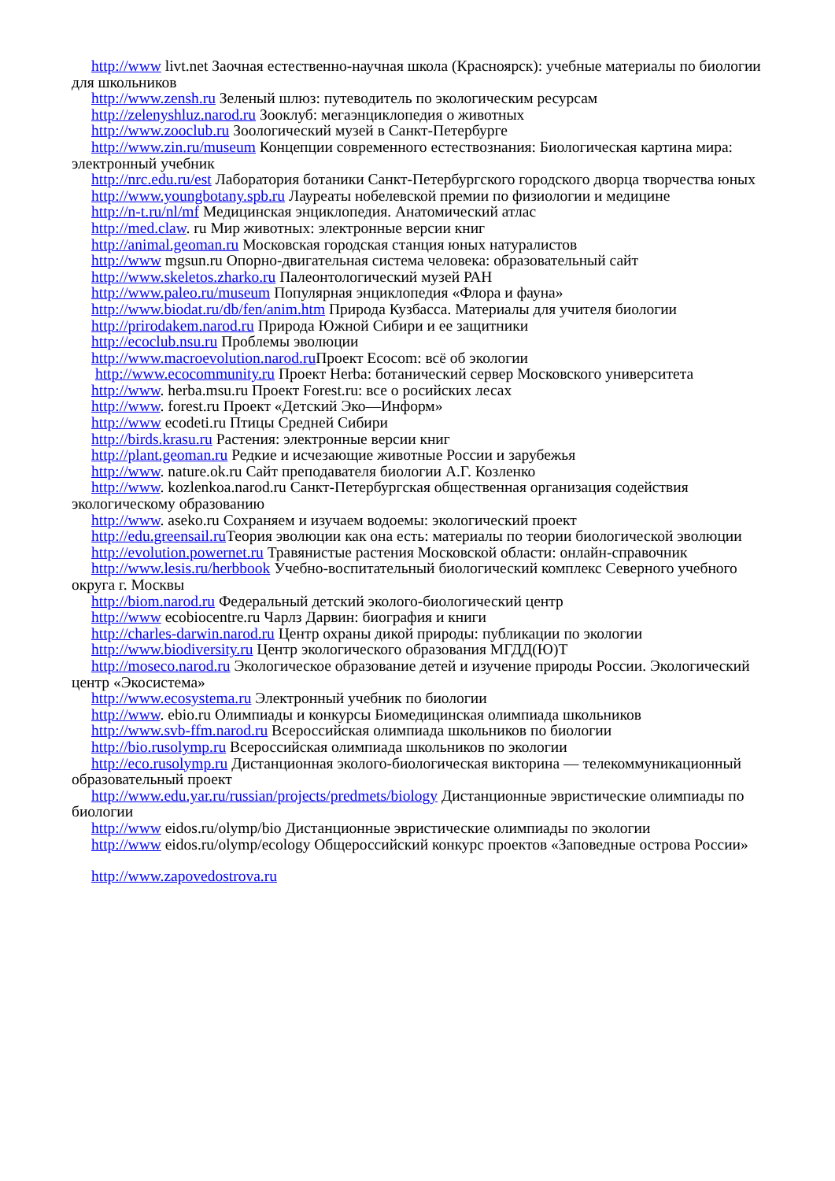http://www livt.net Заочная естественно-научная школа (Красноярск): учебные материалы по биологии для школьников
http://www.zensh.ru Зеленый шлюз: путеводитель по экологическим ресурсам
http://zelenyshluz.narod.ru Зооклуб: мегаэнциклопедия о животных
http://www.zooclub.ru Зоологический музей в Санкт-Петербурге
http://www.zin.ru/museum Концепции современного естествознания: Биологическая картина мира: электронный учебник
http://nrc.edu.ru/est Лаборатория ботаники Санкт-Петербургского городского дворца творчества юных
http://www.youngbotany.spb.ru Лауреаты нобелевской премии по физиологии и медицине
http://n-t.ru/nl/mf Медицинская энциклопедия. Анатомический атлас
http://med.claw. ru Мир животных: электронные версии книг
http://animal.geoman.ru Московская городская станция юных натуралистов
http://www mgsun.ru Опорно-двигательная система человека: образовательный сайт
http://www.skeletos.zharko.ru Палеонтологический музей РАН
http://www.paleo.ru/museum Популярная энциклопедия «Флора и фауна»
http://www.biodat.ru/db/fen/anim.htm Природа Кузбасса. Материалы для учителя биологии
http://prirodakem.narod.ru Природа Южной Сибири и ее защитники
http://ecoclub.nsu.ru Проблемы эволюции
http://www.macroevolution.narod.ru Проект Ecocom: всё об экологии
http://www.ecocommunity.ru Проект Herba: ботанический сервер Московского университета
http://www. herba.msu.ru Проект Forest.ru: все о росийских лесах
http://www. forest.ru Проект «Детский Эко—Информ»
http://www ecodeti.ru Птицы Средней Сибири
http://birds.krasu.ru Растения: электронные версии книг
http://plant.geoman.ru Редкие и исчезающие животные России и зарубежья
http://www. nature.ok.ru Сайт преподавателя биологии А.Г. Козленко
http://www. kozlenkoa.narod.ru Санкт-Петербургская общественная организация содействия экологическому образованию
http://www. aseko.ru Сохраняем и изучаем водоемы: экологический проект
http://edu.greensail.ru Теория эволюции как она есть: материалы по теории биологической эволюции
http://evolution.powernet.ru Травянистые растения Московской области: онлайн-справочник
http://www.lesis.ru/herbbook Учебно-воспитательный биологический комплекс Северного учебного округа г. Москвы
http://biom.narod.ru Федеральный детский эколого-биологический центр
http://www ecobiocentre.ru Чарлз Дарвин: биография и книги
http://charles-darwin.narod.ru Центр охраны дикой природы: публикации по экологии
http://www.biodiversity.ru Центр экологического образования МГДД(Ю)Т
http://moseco.narod.ru Экологическое образование детей и изучение природы России. Экологический центр «Экосистема»
http://www.ecosystema.ru Электронный учебник по биологии
http://www. ebio.ru Олимпиады и конкурсы Биомедицинская олимпиада школьников
http://www.svb-ffm.narod.ru Всероссийская олимпиада школьников по биологии
http://bio.rusolymp.ru Всероссийская олимпиада школьников по экологии
http://eco.rusolymp.ru Дистанционная эколого-биологическая викторина — телекоммуникационный образовательный проект
http://www.edu.yar.ru/russian/projects/predmets/biology Дистанционные эвристические олимпиады по биологии
http://www eidos.ru/olymp/bio Дистанционные эвристические олимпиады по экологии
http://www eidos.ru/olymp/ecology Общероссийский конкурс проектов «Заповедные острова России»
http://www.zapovedostrova.ru